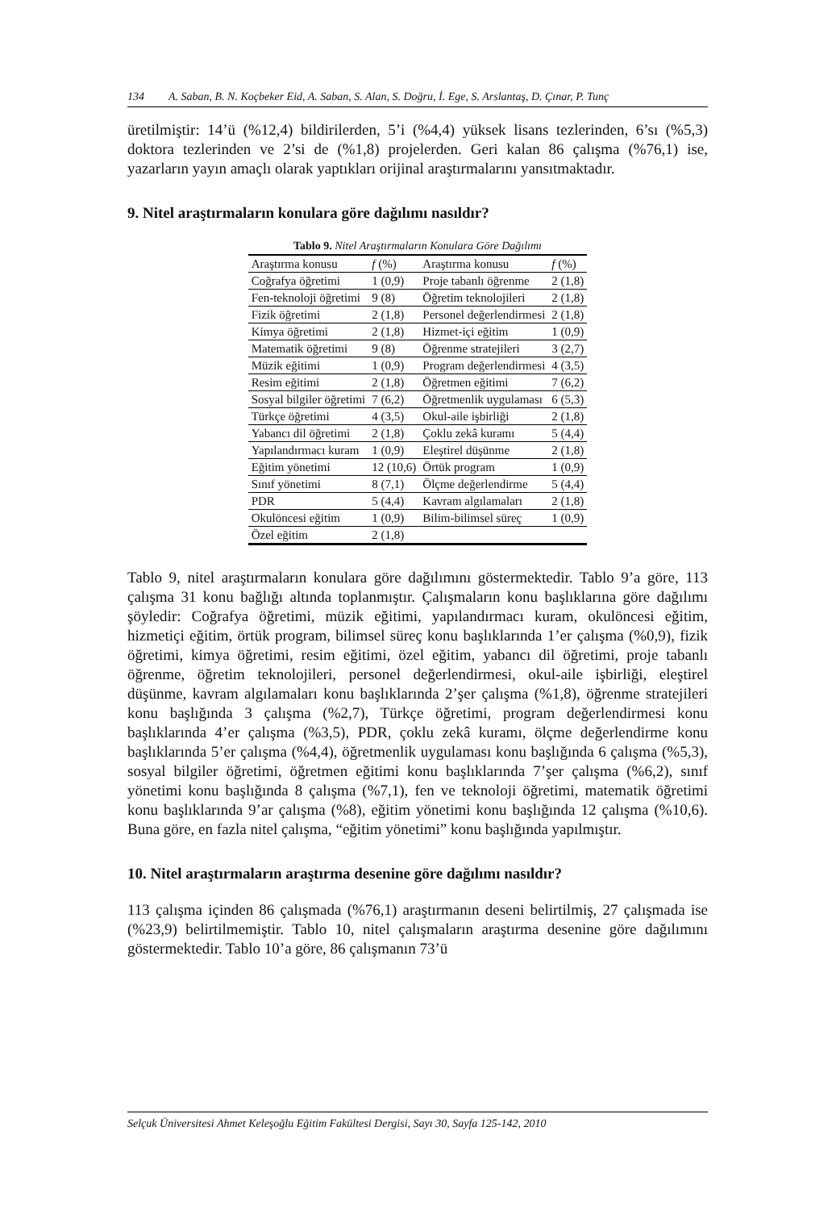134 A. Saban, B. N. Koçbeker Eid, A. Saban, S. Alan, S. Doğru, İ. Ege, S. Arslantaş, D. Çınar, P. Tunç
üretilmiştir: 14’ü (%12,4) bildirilerden, 5’i (%4,4) yüksek lisans tezlerinden, 6’sı (%5,3) doktora tezlerinden ve 2’si de (%1,8) projelerden. Geri kalan 86 çalışma (%76,1) ise, yazarların yayın amaçlı olarak yaptıkları orijinal araştırmalarını yansıtmaktadır.
9. Nitel araştırmaların konulara göre dağılımı nasıldır?
Tablo 9. Nitel Araştırmaların Konulara Göre Dağılımı
| Araştırma konusu | f (%) | Araştırma konusu | f (%) |
| --- | --- | --- | --- |
| Coğrafya öğretimi | 1 (0,9) | Proje tabanlı öğrenme | 2 (1,8) |
| Fen-teknoloji öğretimi | 9 (8) | Öğretim teknolojileri | 2 (1,8) |
| Fizik öğretimi | 2 (1,8) | Personel değerlendirmesi | 2 (1,8) |
| Kimya öğretimi | 2 (1,8) | Hizmet-içi eğitim | 1 (0,9) |
| Matematik öğretimi | 9 (8) | Öğrenme stratejileri | 3 (2,7) |
| Müzik eğitimi | 1 (0,9) | Program değerlendirmesi | 4 (3,5) |
| Resim eğitimi | 2 (1,8) | Öğretmen eğitimi | 7 (6,2) |
| Sosyal bilgiler öğretimi | 7 (6,2) | Öğretmenlik uygulaması | 6 (5,3) |
| Türkçe öğretimi | 4 (3,5) | Okul-aile işbirliği | 2 (1,8) |
| Yabancı dil öğretimi | 2 (1,8) | Çoklu zekâ kuramı | 5 (4,4) |
| Yapılandırmacı kuram | 1 (0,9) | Eleştirel düşünme | 2 (1,8) |
| Eğitim yönetimi | 12 (10,6) | Örtük program | 1 (0,9) |
| Sınıf yönetimi | 8 (7,1) | Ölçme değerlendirme | 5 (4,4) |
| PDR | 5 (4,4) | Kavram algılamaları | 2 (1,8) |
| Okulöncesi eğitim | 1 (0,9) | Bilim-bilimsel süreç | 1 (0,9) |
| Özel eğitim | 2 (1,8) | | |
Tablo 9, nitel araştırmaların konulara göre dağılımını göstermektedir. Tablo 9’a göre, 113 çalışma 31 konu bağlığı altında toplanmıştır. Çalışmaların konu başlıklarına göre dağılımı şöyledir: Coğrafya öğretimi, müzik eğitimi, yapılandırmacı kuram, okulöncesi eğitim, hizmetiçi eğitim, örtük program, bilimsel süreç konu başlıklarında 1’er çalışma (%0,9), fizik öğretimi, kimya öğretimi, resim eğitimi, özel eğitim, yabancı dil öğretimi, proje tabanlı öğrenme, öğretim teknolojileri, personel değerlendirmesi, okul-aile işbirliği, eleştirel düşünme, kavram algılamaları konu başlıklarında 2’şer çalışma (%1,8), öğrenme stratejileri konu başlığında 3 çalışma (%2,7), Türkçe öğretimi, program değerlendirmesi konu başlıklarında 4’er çalışma (%3,5), PDR, çoklu zekâ kuramı, ölçme değerlendirme konu başlıklarında 5’er çalışma (%4,4), öğretmenlik uygulaması konu başlığında 6 çalışma (%5,3), sosyal bilgiler öğretimi, öğretmen eğitimi konu başlıklarında 7’şer çalışma (%6,2), sınıf yönetimi konu başlığında 8 çalışma (%7,1), fen ve teknoloji öğretimi, matematik öğretimi konu başlıklarında 9’ar çalışma (%8), eğitim yönetimi konu başlığında 12 çalışma (%10,6). Buna göre, en fazla nitel çalışma, “eğitim yönetimi” konu başlığında yapılmıştır.
10. Nitel araştırmaların araştırma desenine göre dağılımı nasıldır?
113 çalışma içinden 86 çalışmada (%76,1) araştırmanın deseni belirtilmiş, 27 çalışmada ise (%23,9) belirtilmemiştir. Tablo 10, nitel çalışmaların araştırma desenine göre dağılımını göstermektedir. Tablo 10’a göre, 86 çalışmanın 73’ü
Selçuk Üniversitesi Ahmet Keleşoğlu Eğitim Fakültesi Dergisi, Sayı 30, Sayfa 125-142, 2010